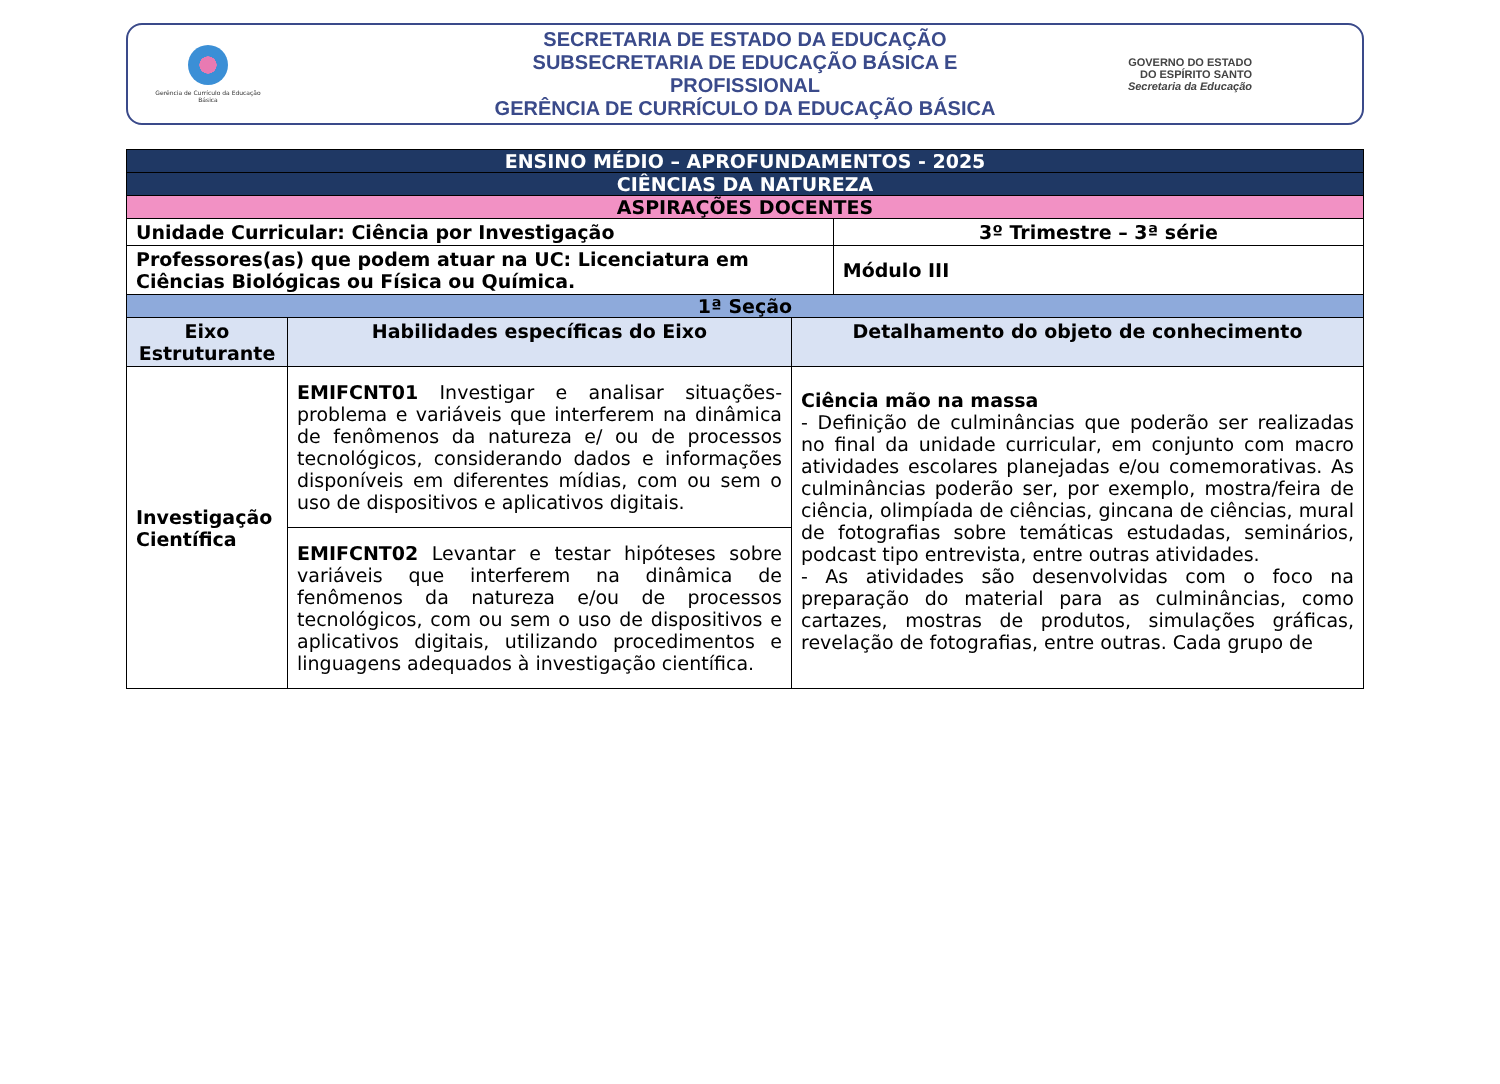Gerência de Currículo da Educação Básica
SECRETARIA DE ESTADO DA EDUCAÇÃO
SUBSECRETARIA DE EDUCAÇÃO BÁSICA E PROFISSIONAL
GERÊNCIA DE CURRÍCULO DA EDUCAÇÃO BÁSICA
GOVERNO DO ESTADO
DO ESPÍRITO SANTO
Secretaria da Educação
| ENSINO MÉDIO – APROFUNDAMENTOS - 2025 | | | |
| CIÊNCIAS DA NATUREZA | | | |
| ASPIRAÇÕES DOCENTES | | | |
| Unidade Curricular: Ciência por Investigação | | | 3º Trimestre – 3ª série |
| Professores(as) que podem atuar na UC: Licenciatura em Ciências Biológicas ou Física ou Química. | | | Módulo III |
| 1ª Seção | | | |
| Eixo Estruturante | Habilidades específicas do Eixo | Detalhamento do objeto de conhecimento | |
| Investigação Científica | EMIFCNT01 Investigar e analisar situações-problema e variáveis que interferem na dinâmica de fenômenos da natureza e/ ou de processos tecnológicos, considerando dados e informações disponíveis em diferentes mídias, com ou sem o uso de dispositivos e aplicativos digitais. | Ciência mão na massa - Definição de culminâncias que poderão ser realizadas no final da unidade curricular, em conjunto com macro atividades escolares planejadas e/ou comemorativas. As culminâncias poderão ser, por exemplo, mostra/feira de ciência, olimpíada de ciências, gincana de ciências, mural de fotografias sobre temáticas estudadas, seminários, podcast tipo entrevista, entre outras atividades. - As atividades são desenvolvidas com o foco na preparação do material para as culminâncias, como cartazes, mostras de produtos, simulações gráficas, revelação de fotografias, entre outras. Cada grupo de | |
| | EMIFCNT02 Levantar e testar hipóteses sobre variáveis que interferem na dinâmica de fenômenos da natureza e/ou de processos tecnológicos, com ou sem o uso de dispositivos e aplicativos digitais, utilizando procedimentos e linguagens adequados à investigação científica. | | |